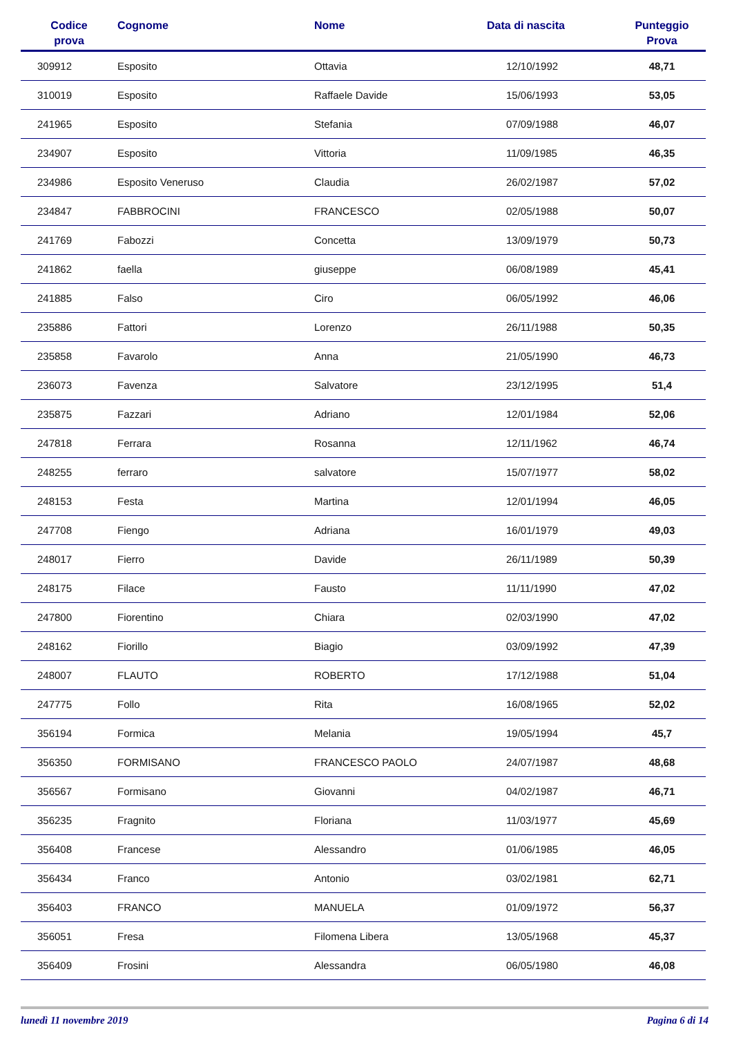| Codice prova | Cognome | Nome | Data di nascita | Punteggio Prova |
| --- | --- | --- | --- | --- |
| 309912 | Esposito | Ottavia | 12/10/1992 | 48,71 |
| 310019 | Esposito | Raffaele Davide | 15/06/1993 | 53,05 |
| 241965 | Esposito | Stefania | 07/09/1988 | 46,07 |
| 234907 | Esposito | Vittoria | 11/09/1985 | 46,35 |
| 234986 | Esposito Veneruso | Claudia | 26/02/1987 | 57,02 |
| 234847 | FABBROCINI | FRANCESCO | 02/05/1988 | 50,07 |
| 241769 | Fabozzi | Concetta | 13/09/1979 | 50,73 |
| 241862 | faella | giuseppe | 06/08/1989 | 45,41 |
| 241885 | Falso | Ciro | 06/05/1992 | 46,06 |
| 235886 | Fattori | Lorenzo | 26/11/1988 | 50,35 |
| 235858 | Favarolo | Anna | 21/05/1990 | 46,73 |
| 236073 | Favenza | Salvatore | 23/12/1995 | 51,4 |
| 235875 | Fazzari | Adriano | 12/01/1984 | 52,06 |
| 247818 | Ferrara | Rosanna | 12/11/1962 | 46,74 |
| 248255 | ferraro | salvatore | 15/07/1977 | 58,02 |
| 248153 | Festa | Martina | 12/01/1994 | 46,05 |
| 247708 | Fiengo | Adriana | 16/01/1979 | 49,03 |
| 248017 | Fierro | Davide | 26/11/1989 | 50,39 |
| 248175 | Filace | Fausto | 11/11/1990 | 47,02 |
| 247800 | Fiorentino | Chiara | 02/03/1990 | 47,02 |
| 248162 | Fiorillo | Biagio | 03/09/1992 | 47,39 |
| 248007 | FLAUTO | ROBERTO | 17/12/1988 | 51,04 |
| 247775 | Follo | Rita | 16/08/1965 | 52,02 |
| 356194 | Formica | Melania | 19/05/1994 | 45,7 |
| 356350 | FORMISANO | FRANCESCO PAOLO | 24/07/1987 | 48,68 |
| 356567 | Formisano | Giovanni | 04/02/1987 | 46,71 |
| 356235 | Fragnito | Floriana | 11/03/1977 | 45,69 |
| 356408 | Francese | Alessandro | 01/06/1985 | 46,05 |
| 356434 | Franco | Antonio | 03/02/1981 | 62,71 |
| 356403 | FRANCO | MANUELA | 01/09/1972 | 56,37 |
| 356051 | Fresa | Filomena Libera | 13/05/1968 | 45,37 |
| 356409 | Frosini | Alessandra | 06/05/1980 | 46,08 |
lunedì 11 novembre 2019 Pagina 6 di 14